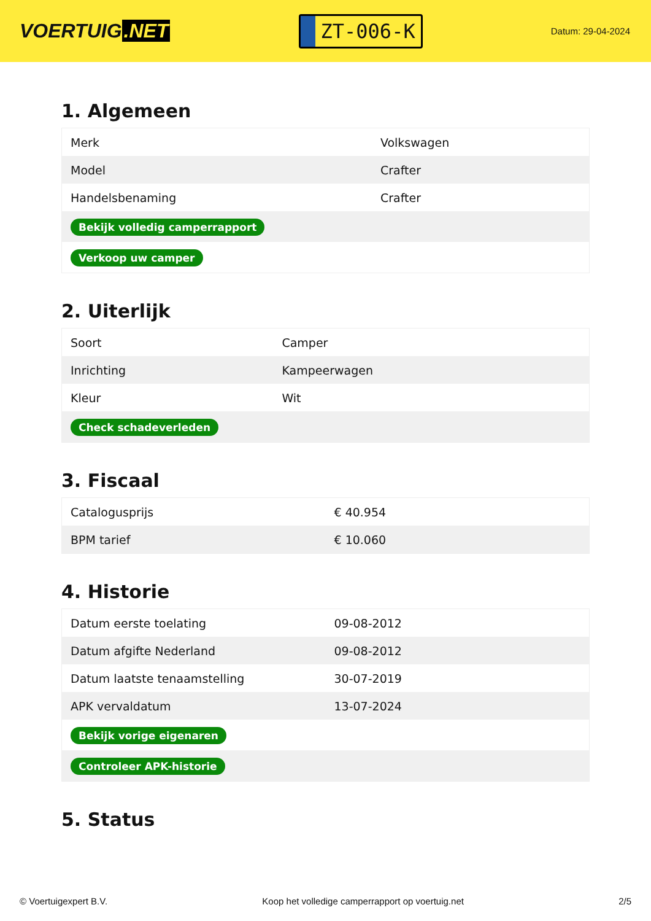VOERTUIG.NET
ZT-006-K
Datum: 29-04-2024
1. Algemeen
| Merk | Volkswagen |
| Model | Crafter |
| Handelsbenaming | Crafter |
| Bekijk volledig camperrapport | |
| Verkoop uw camper | |
2. Uiterlijk
| Soort | Camper |
| Inrichting | Kampeerwagen |
| Kleur | Wit |
| Check schadeverleden | |
3. Fiscaal
| Catalogusprijs | € 40.954 |
| BPM tarief | € 10.060 |
4. Historie
| Datum eerste toelating | 09-08-2012 |
| Datum afgifte Nederland | 09-08-2012 |
| Datum laatste tenaamstelling | 30-07-2019 |
| APK vervaldatum | 13-07-2024 |
| Bekijk vorige eigenaren | |
| Controleer APK-historie | |
5. Status
© Voertuigexpert B.V. Koop het volledige camperrapport op voertuig.net 2/5